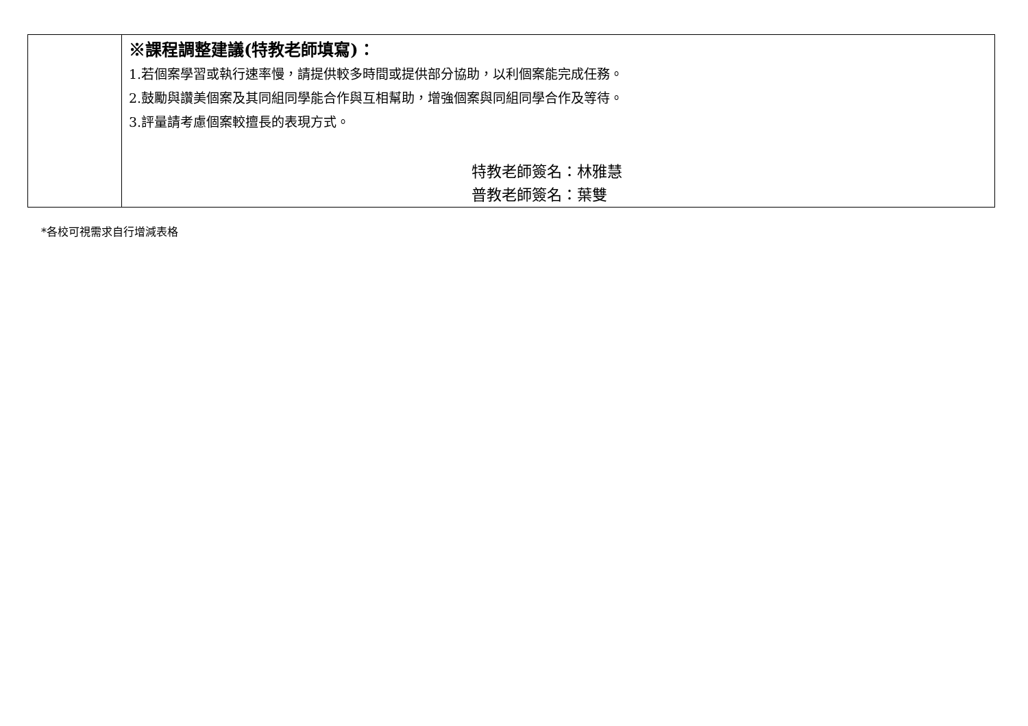| | ※課程調整建議(特教老師填寫)： 1.若個案學習或執行速率慢，請提供較多時間或提供部分協助，以利個案能完成任務。 2.鼓勵與讚美個案及其同組同學能合作與互相幫助，增強個案與同組同學合作及等待。 3.評量請考慮個案較擅長的表現方式。 特教老師簽名：林雅慧 普教老師簽名：葉雙 |
*各校可視需求自行增減表格